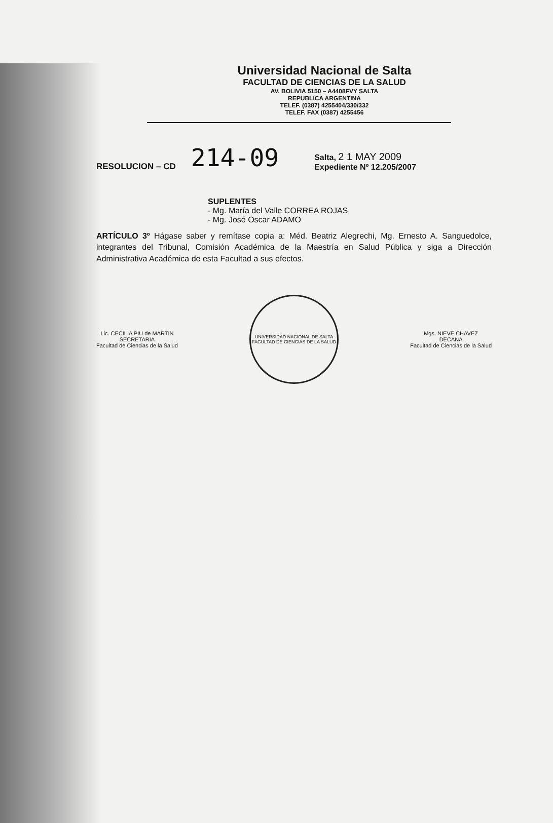Universidad Nacional de Salta
FACULTAD DE CIENCIAS DE LA SALUD
AV. BOLIVIA 5150 – A4408FVY SALTA
REPUBLICA ARGENTINA
TELEF. (0387) 4255404/330/332
TELEF. FAX (0387) 4255456
RESOLUCION – CD 214-09
Salta, 2 1 MAY 2009
Expediente Nº 12.205/2007
SUPLENTES
- Mg. María del Valle CORREA ROJAS
- Mg. José Oscar ADAMO
ARTÍCULO 3º Hágase saber y remítase copia a: Méd. Beatriz Alegrechi, Mg. Ernesto A. Sanguedolce, integrantes del Tribunal, Comisión Académica de la Maestría en Salud Pública y siga a Dirección Administrativa Académica de esta Facultad a sus efectos.
Lic. CECILIA PIU de MARTIN
SECRETARIA
Facultad de Ciencias de la Salud
UNIVERSIDAD NACIONAL DE SALTA
FACULTAD DE CIENCIAS DE LA SALUD
Mgs. NIEVE CHAVEZ
DECANA
Facultad de Ciencias de la Salud